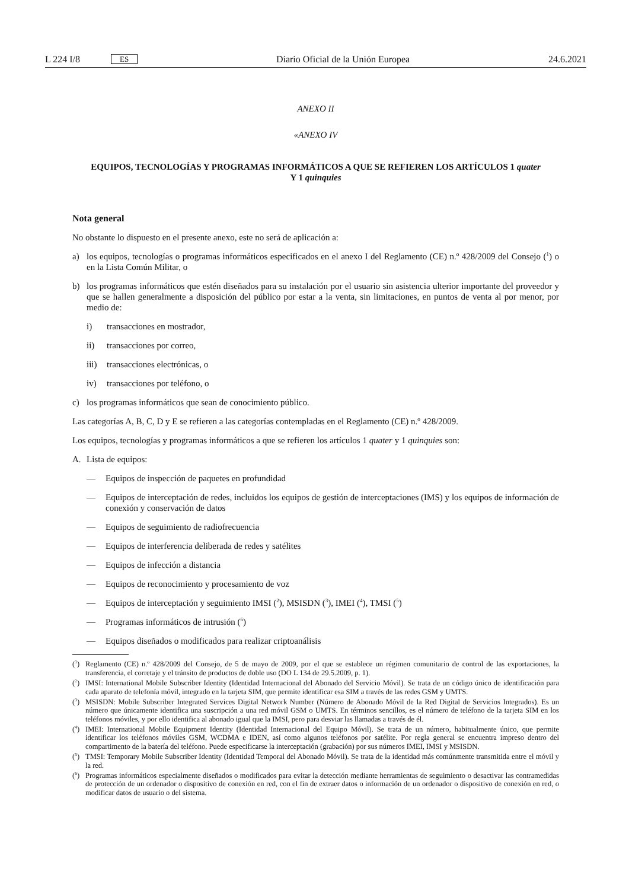L 224 I/8 ES
Diario Oficial de la Unión Europea 24.6.2021
ANEXO II
«ANEXO IV
EQUIPOS, TECNOLOGÍAS Y PROGRAMAS INFORMÁTICOS A QUE SE REFIEREN LOS ARTÍCULOS 1 quater
Y 1 quinquies
Nota general
No obstante lo dispuesto en el presente anexo, este no será de aplicación a:
a) los equipos, tecnologías o programas informáticos especificados en el anexo I del Reglamento (CE) n.º 428/2009 del Consejo (<sup>1</sup>) o en la Lista Común Militar, o
b) los programas informáticos que estén diseñados para su instalación por el usuario sin asistencia ulterior importante del proveedor y que se hallen generalmente a disposición del público por estar a la venta, sin limitaciones, en puntos de venta al por menor, por medio de:
i) transacciones en mostrador,
ii) transacciones por correo,
iii) transacciones electrónicas, o
iv) transacciones por teléfono, o
c) los programas informáticos que sean de conocimiento público.
Las categorías A, B, C, D y E se refieren a las categorías contempladas en el Reglamento (CE) n.º 428/2009.
Los equipos, tecnologías y programas informáticos a que se refieren los artículos 1 quater y 1 quinquies son:
A. Lista de equipos:
— Equipos de inspección de paquetes en profundidad
— Equipos de interceptación de redes, incluidos los equipos de gestión de interceptaciones (IMS) y los equipos de información de conexión y conservación de datos
— Equipos de seguimiento de radiofrecuencia
— Equipos de interferencia deliberada de redes y satélites
— Equipos de infección a distancia
— Equipos de reconocimiento y procesamiento de voz
— Equipos de interceptación y seguimiento IMSI (<sup>2</sup>), MSISDN (<sup>3</sup>), IMEI (<sup>4</sup>), TMSI (<sup>5</sup>)
— Programas informáticos de intrusión (<sup>6</sup>)
— Equipos diseñados o modificados para realizar criptoanálisis
(<sup>1</sup>) Reglamento (CE) n.º 428/2009 del Consejo, de 5 de mayo de 2009, por el que se establece un régimen comunitario de control de las exportaciones, la transferencia, el corretaje y el tránsito de productos de doble uso (DO L 134 de 29.5.2009, p. 1).
(<sup>2</sup>) IMSI: International Mobile Subscriber Identity (Identidad Internacional del Abonado del Servicio Móvil). Se trata de un código único de identificación para cada aparato de telefonía móvil, integrado en la tarjeta SIM, que permite identificar esa SIM a través de las redes GSM y UMTS.
(<sup>3</sup>) MSISDN: Mobile Subscriber Integrated Services Digital Network Number (Número de Abonado Móvil de la Red Digital de Servicios Integrados). Es un número que únicamente identifica una suscripción a una red móvil GSM o UMTS. En términos sencillos, es el número de teléfono de la tarjeta SIM en los teléfonos móviles, y por ello identifica al abonado igual que la IMSI, pero para desviar las llamadas a través de él.
(<sup>4</sup>) IMEI: International Mobile Equipment Identity (Identidad Internacional del Equipo Móvil). Se trata de un número, habitualmente único, que permite identificar los teléfonos móviles GSM, WCDMA e IDEN, así como algunos teléfonos por satélite. Por regla general se encuentra impreso dentro del compartimento de la batería del teléfono. Puede especificarse la interceptación (grabación) por sus números IMEI, IMSI y MSISDN.
(<sup>5</sup>) TMSI: Temporary Mobile Subscriber Identity (Identidad Temporal del Abonado Móvil). Se trata de la identidad más comúnmente transmitida entre el móvil y la red.
(<sup>6</sup>) Programas informáticos especialmente diseñados o modificados para evitar la detección mediante herramientas de seguimiento o desactivar las contramedidas de protección de un ordenador o dispositivo de conexión en red, con el fin de extraer datos o información de un ordenador o dispositivo de conexión en red, o modificar datos de usuario o del sistema.